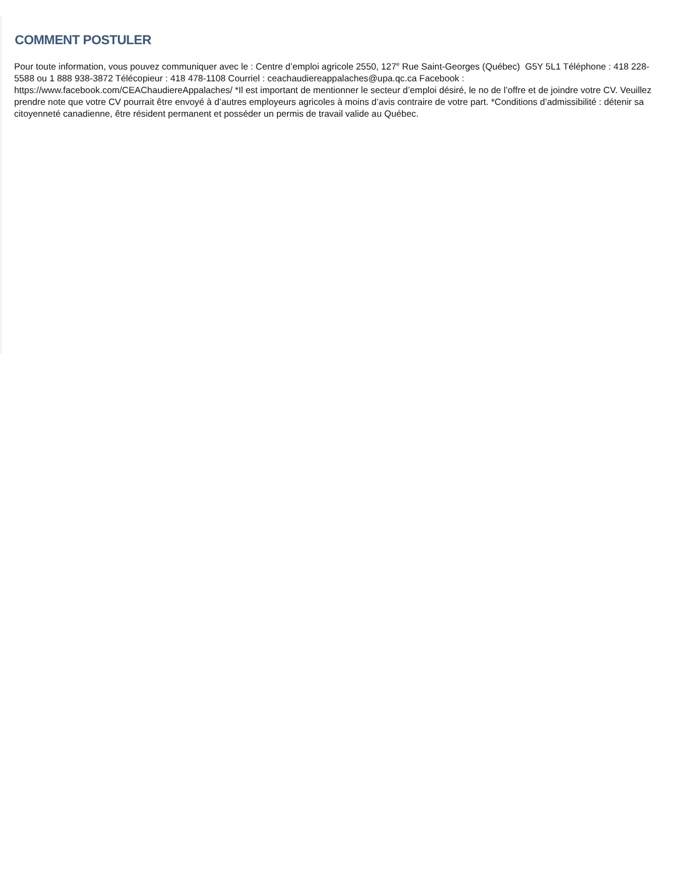COMMENT POSTULER
Pour toute information, vous pouvez communiquer avec le : Centre d’emploi agricole 2550, 127<sup>e</sup> Rue Saint-Georges (Québec) G5Y 5L1 Téléphone : 418 228-5588 ou 1 888 938-3872 Télécopieur : 418 478-1108 Courriel : ceachaudiereappalaches@upa.qc.ca Facebook : https://www.facebook.com/CEAChaudiereAppalaches/ *Il est important de mentionner le secteur d’emploi désiré, le no de l’offre et de joindre votre CV. Veuillez prendre note que votre CV pourrait être envoyé à d’autres employeurs agricoles à moins d’avis contraire de votre part. *Conditions d’admissibilité : détenir sa citoyenneté canadienne, être résident permanent et posséder un permis de travail valide au Québec.